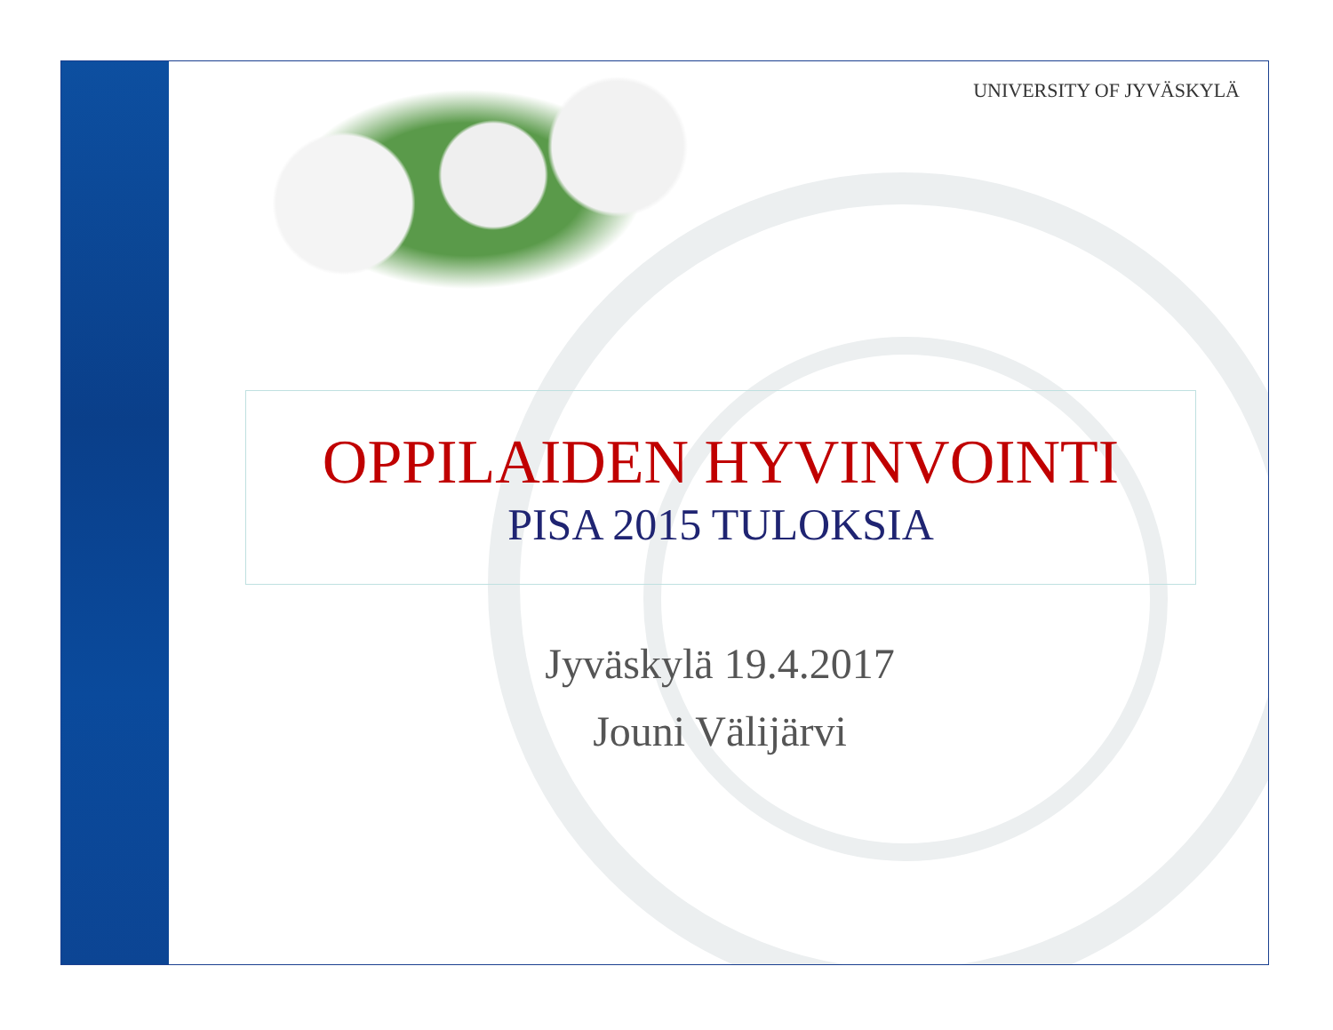UNIVERSITY OF JYVÄSKYLÄ
OPPILAIDEN HYVINVOINTI
PISA 2015 TULOKSIA
Jyväskylä 19.4.2017
Jouni Välijärvi